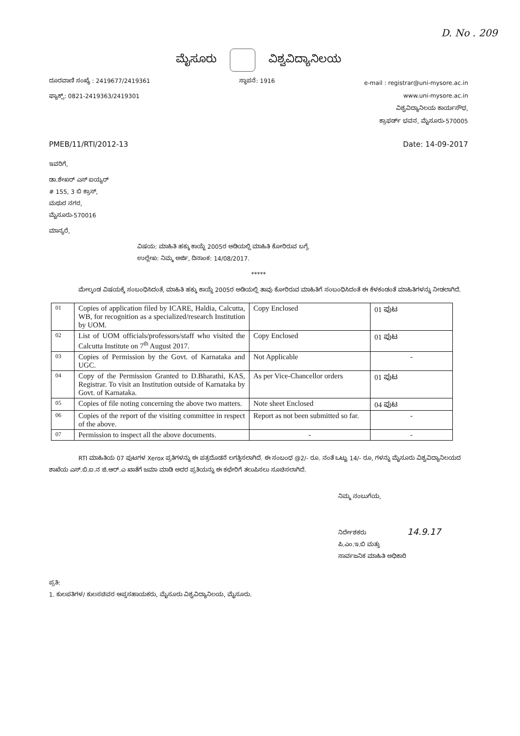D. No . 209
ಮೈಸೂರು ವಿಶ್ವವಿದ್ಯಾನಿಲಯ
ದೂರವಾಣಿ ಸಂಖ್ಯೆ : 2419677/2419361
ಫ್ಯಾಕ್ಸ್: 0821-2419363/2419301
ಸ್ಥಾಪನೆ: 1916
e-mail : registrar@uni-mysore.ac.in
www.uni-mysore.ac.in
ವಿಶ್ವವಿದ್ಯಾನಿಲಯ ಕಾರ್ಯಸೌಧ,
ಕ್ರಾಫರ್ಡ್ ಭವನ, ಮೈಸೂರು-570005
PMEB/11/RTI/2012-13 Date: 14-09-2017
ಇವರಿಗೆ,
ಡಾ.ಶೇಖರ್ ಎಸ್ ಐಯ್ಯರ್
# 155, 3 ಬಿ ಕ್ರಾಸ್,
ಮಥುರ ನಗರ,
ಮೈಸೂರು-570016
ಮಾನ್ಯರೆ,
ವಿಷಯ: ಮಾಹಿತಿ ಹಕ್ಕು ಕಾಯ್ದೆ 2005ರ ಅಡಿಯಲ್ಲಿ ಮಾಹಿತಿ ಕೋರಿರುವ ಬಗ್ಗೆ.
ಉಲ್ಲೇಖ: ನಿಮ್ಮ ಅರ್ಜಿ, ದಿನಾಂಕ: 14/08/2017.
*****
ಮೇಲ್ಕಂಡ ವಿಷಯಕ್ಕೆ ಸಂಬಂಧಿಸಿದಂತೆ, ಮಾಹಿತಿ ಹಕ್ಕು ಕಾಯ್ದೆ 2005ರ ಅಡಿಯಲ್ಲಿ ತಾವು ಕೋರಿರುವ ಮಾಹಿತಿಗೆ ಸಂಬಂಧಿಸಿದಂತೆ ಈ ಕೆಳಕಂಡಂತೆ ಮಾಹಿತಿಗಳನ್ನು ನೀಡಲಾಗಿದೆ.
| 01 | Copies of application filed by ICARE, Haldia, Calcutta, WB, for recognition as a specialized/research Institution by UOM. | Copy Enclosed | 01 ಪುಟ |
| 02 | List of UOM officials/professors/staff who visited the Calcutta Institute on 7<sup>th</sup> August 2017. | Copy Enclosed | 01 ಪುಟ |
| 03 | Copies of Permission by the Govt. of Karnataka and UGC. | Not Applicable | - |
| 04 | Copy of the Permission Granted to D.Bharathi, KAS, Registrar. To visit an Institution outside of Karnataka by Govt. of Karnataka. | As per Vice-Chancellor orders | 01 ಪುಟ |
| 05 | Copies of file noting concerning the above two matters. | Note sheet Enclosed | 04 ಪುಟ |
| 06 | Copies of the report of the visiting committee in respect of the above. | Report as not been submitted so far. | - |
| 07 | Permission to inspect all the above documents. | - | - |
RTI ಮಾಹಿತಿಯ 07 ಪುಟಗಳ Xerox ಪ್ರತಿಗಳನ್ನು ಈ ಪತ್ರದೊಡನೆ ಲಗತ್ತಿಸಲಾಗಿದೆ. ಈ ಸಂಬಂಧ @2/- ರೂ. ನಂತೆ ಒಟ್ಟು 14/- ರೂ, ಗಳನ್ನು ಮೈಸೂರು ವಿಶ್ವವಿದ್ಯಾನಿಲಯದ ಶಾಖೆಯ ಎಸ್.ಬಿ.ಐ.ನ ಜಿ.ಆರ್.ಎ ಖಾತೆಗೆ ಜಮಾ ಮಾಡಿ ಅದರ ಪ್ರತಿಯನ್ನು ಈ ಕಛೇರಿಗೆ ತಲುಪಿಸಲು ಸೂಚಿಸಲಾಗಿದೆ.
ನಿಮ್ಮ ನಂಬುಗೆಯ,
ನಿರ್ದೇಶಕರು 14.9.17
ಪಿ.ಎಂ.ಇ.ಬಿ ಮತ್ತು
ಸಾರ್ವಜನಿಕ ಮಾಹಿತಿ ಅಧಿಕಾರಿ
ಪ್ರತಿ:
1. ಕುಲಪತಿಗಳ/ ಕುಲಸಚಿವರ ಆಪ್ತಸಹಾಯಕರು, ಮೈಸೂರು ವಿಶ್ವವಿದ್ಯಾನಿಲಯ, ಮೈಸೂರು.